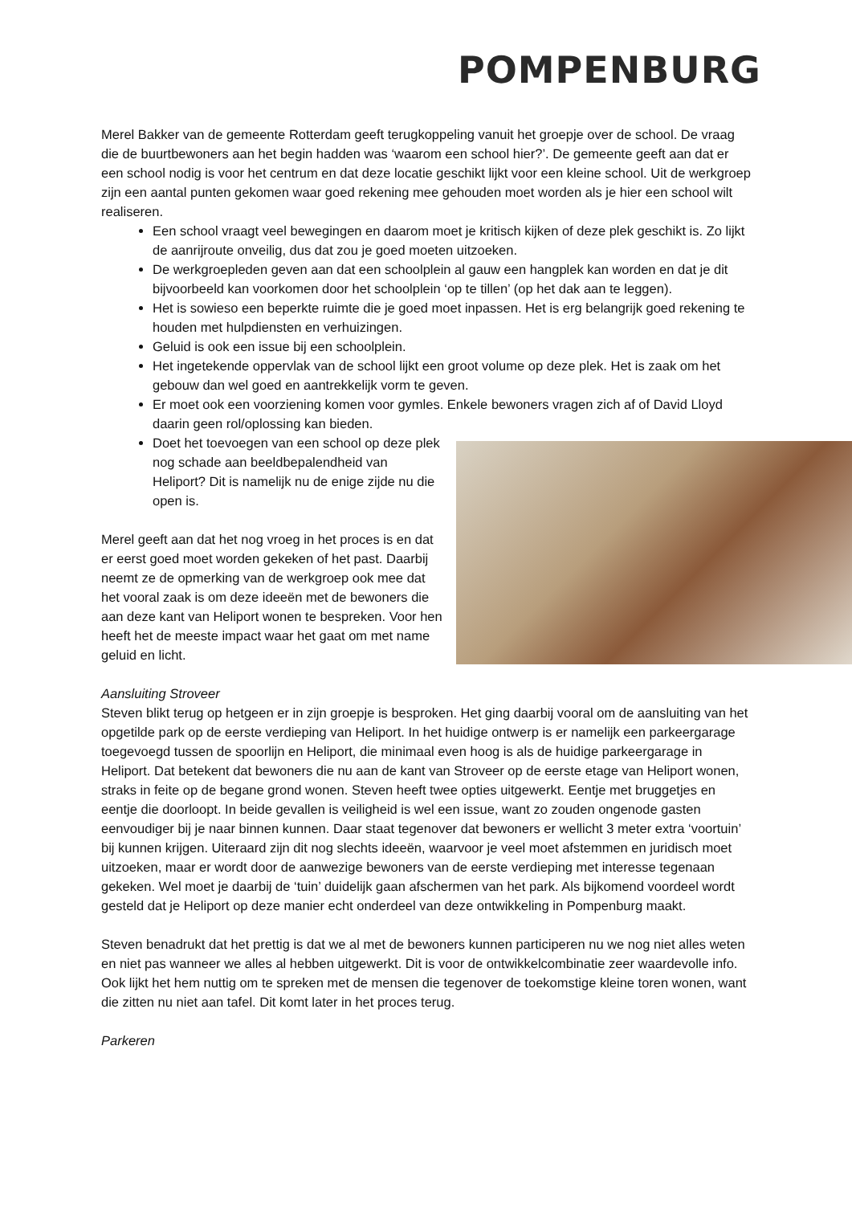POMPENBURG
Merel Bakker van de gemeente Rotterdam geeft terugkoppeling vanuit het groepje over de school. De vraag die de buurtbewoners aan het begin hadden was ‘waarom een school hier?’. De gemeente geeft aan dat er een school nodig is voor het centrum en dat deze locatie geschikt lijkt voor een kleine school. Uit de werkgroep zijn een aantal punten gekomen waar goed rekening mee gehouden moet worden als je hier een school wilt realiseren.
Een school vraagt veel bewegingen en daarom moet je kritisch kijken of deze plek geschikt is. Zo lijkt de aanrijroute onveilig, dus dat zou je goed moeten uitzoeken.
De werkgroepleden geven aan dat een schoolplein al gauw een hangplek kan worden en dat je dit bijvoorbeeld kan voorkomen door het schoolplein ‘op te tillen’ (op het dak aan te leggen).
Het is sowieso een beperkte ruimte die je goed moet inpassen. Het is erg belangrijk goed rekening te houden met hulpdiensten en verhuizingen.
Geluid is ook een issue bij een schoolplein.
Het ingetekende oppervlak van de school lijkt een groot volume op deze plek. Het is zaak om het gebouw dan wel goed en aantrekkelijk vorm te geven.
Er moet ook een voorziening komen voor gymles. Enkele bewoners vragen zich af of David Lloyd daarin geen rol/oplossing kan bieden.
Doet het toevoegen van een school op deze plek nog schade aan beeldbepalendheid van Heliport? Dit is namelijk nu de enige zijde nu die open is.
Merel geeft aan dat het nog vroeg in het proces is en dat er eerst goed moet worden gekeken of het past. Daarbij neemt ze de opmerking van de werkgroep ook mee dat het vooral zaak is om deze ideeën met de bewoners die aan deze kant van Heliport wonen te bespreken. Voor hen heeft het de meeste impact waar het gaat om met name geluid en licht.
Aansluiting Stroveer
Steven blikt terug op hetgeen er in zijn groepje is besproken. Het ging daarbij vooral om de aansluiting van het opgetilde park op de eerste verdieping van Heliport. In het huidige ontwerp is er namelijk een parkeergarage toegevoegd tussen de spoorlijn en Heliport, die minimaal even hoog is als de huidige parkeergarage in Heliport. Dat betekent dat bewoners die nu aan de kant van Stroveer op de eerste etage van Heliport wonen, straks in feite op de begane grond wonen. Steven heeft twee opties uitgewerkt. Eentje met bruggetjes en eentje die doorloopt. In beide gevallen is veiligheid is wel een issue, want zo zouden ongenode gasten eenvoudiger bij je naar binnen kunnen. Daar staat tegenover dat bewoners er wellicht 3 meter extra ‘voortuin’ bij kunnen krijgen. Uiteraard zijn dit nog slechts ideeën, waarvoor je veel moet afstemmen en juridisch moet uitzoeken, maar er wordt door de aanwezige bewoners van de eerste verdieping met interesse tegenaan gekeken. Wel moet je daarbij de ‘tuin’ duidelijk gaan afschermen van het park. Als bijkomend voordeel wordt gesteld dat je Heliport op deze manier echt onderdeel van deze ontwikkeling in Pompenburg maakt.
Steven benadrukt dat het prettig is dat we al met de bewoners kunnen participeren nu we nog niet alles weten en niet pas wanneer we alles al hebben uitgewerkt. Dit is voor de ontwikkelcombinatie zeer waardevolle info. Ook lijkt het hem nuttig om te spreken met de mensen die tegenover de toekomstige kleine toren wonen, want die zitten nu niet aan tafel. Dit komt later in het proces terug.
Parkeren